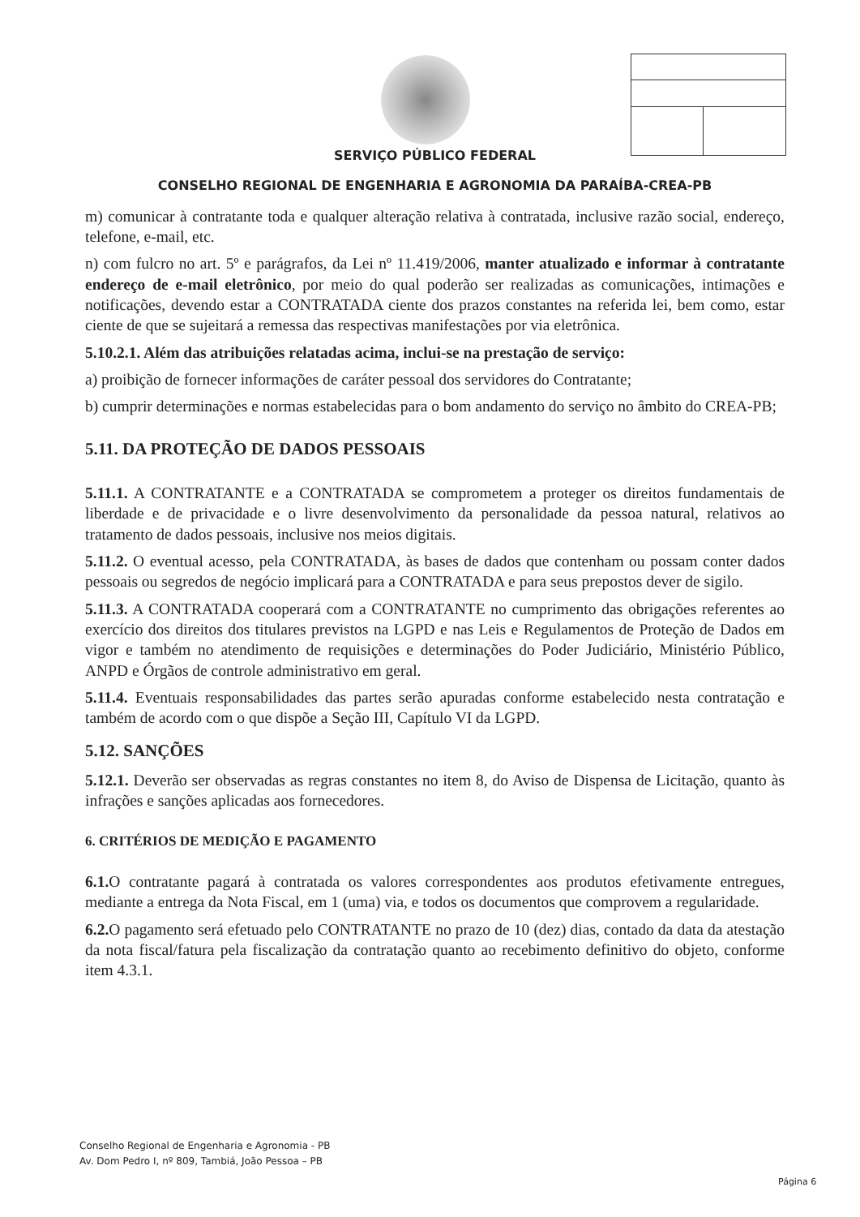SERVIÇO PÚBLICO FEDERAL
CONSELHO REGIONAL DE ENGENHARIA E AGRONOMIA DA PARAÍBA-CREA-PB
m) comunicar à contratante toda e qualquer alteração relativa à contratada, inclusive razão social, endereço, telefone, e-mail, etc.
n) com fulcro no art. 5º e parágrafos, da Lei nº 11.419/2006, manter atualizado e informar à contratante endereço de e-mail eletrônico, por meio do qual poderão ser realizadas as comunicações, intimações e notificações, devendo estar a CONTRATADA ciente dos prazos constantes na referida lei, bem como, estar ciente de que se sujeitará a remessa das respectivas manifestações por via eletrônica.
5.10.2.1. Além das atribuições relatadas acima, inclui-se na prestação de serviço:
a) proibição de fornecer informações de caráter pessoal dos servidores do Contratante;
b) cumprir determinações e normas estabelecidas para o bom andamento do serviço no âmbito do CREA-PB;
5.11. DA PROTEÇÃO DE DADOS PESSOAIS
5.11.1. A CONTRATANTE e a CONTRATADA se comprometem a proteger os direitos fundamentais de liberdade e de privacidade e o livre desenvolvimento da personalidade da pessoa natural, relativos ao tratamento de dados pessoais, inclusive nos meios digitais.
5.11.2. O eventual acesso, pela CONTRATADA, às bases de dados que contenham ou possam conter dados pessoais ou segredos de negócio implicará para a CONTRATADA e para seus prepostos dever de sigilo.
5.11.3. A CONTRATADA cooperará com a CONTRATANTE no cumprimento das obrigações referentes ao exercício dos direitos dos titulares previstos na LGPD e nas Leis e Regulamentos de Proteção de Dados em vigor e também no atendimento de requisições e determinações do Poder Judiciário, Ministério Público, ANPD e Órgãos de controle administrativo em geral.
5.11.4. Eventuais responsabilidades das partes serão apuradas conforme estabelecido nesta contratação e também de acordo com o que dispõe a Seção III, Capítulo VI da LGPD.
5.12. SANÇÕES
5.12.1. Deverão ser observadas as regras constantes no item 8, do Aviso de Dispensa de Licitação, quanto às infrações e sanções aplicadas aos fornecedores.
6. CRITÉRIOS DE MEDIÇÃO E PAGAMENTO
6.1. O contratante pagará à contratada os valores correspondentes aos produtos efetivamente entregues, mediante a entrega da Nota Fiscal, em 1 (uma) via, e todos os documentos que comprovem a regularidade.
6.2. O pagamento será efetuado pelo CONTRATANTE no prazo de 10 (dez) dias, contado da data da atestação da nota fiscal/fatura pela fiscalização da contratação quanto ao recebimento definitivo do objeto, conforme item 4.3.1.
Conselho Regional de Engenharia e Agronomia - PB
Av. Dom Pedro I, nº 809, Tambiá, João Pessoa – PB
Página 6